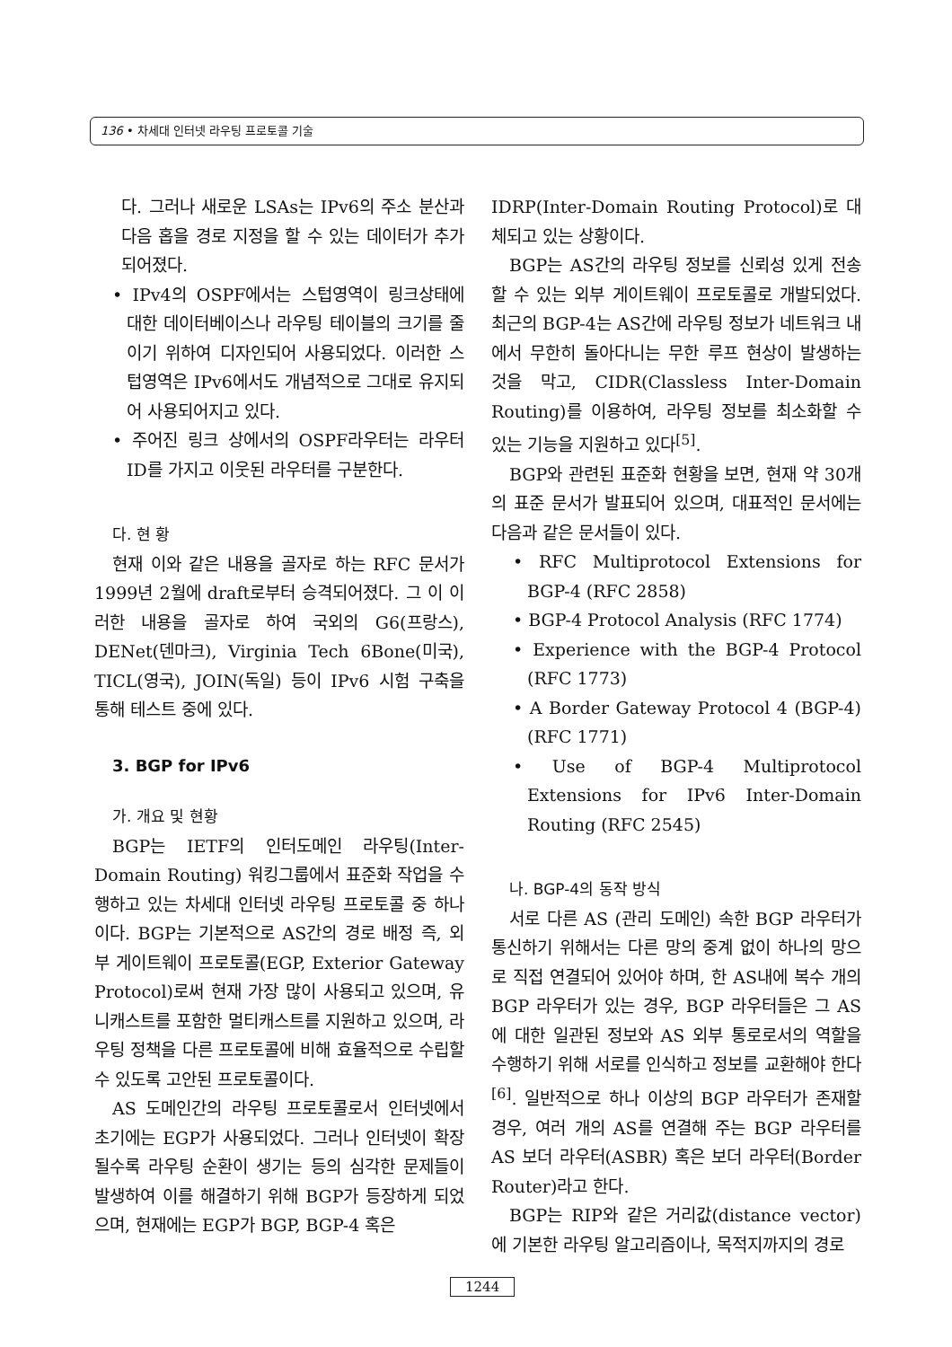136 • 차세대 인터넷 라우팅 프로토콜 기술
다. 그러나 새로운 LSAs는 IPv6의 주소 분산과 다음 홉을 경로 지정을 할 수 있는 데이터가 추가되어졌다.
• IPv4의 OSPF에서는 스텁영역이 링크상태에 대한 데이터베이스나 라우팅 테이블의 크기를 줄이기 위하여 디자인되어 사용되었다. 이러한 스텁영역은 IPv6에서도 개념적으로 그대로 유지되어 사용되어지고 있다.
• 주어진 링크 상에서의 OSPF라우터는 라우터 ID를 가지고 이웃된 라우터를 구분한다.
다. 현 황
현재 이와 같은 내용을 골자로 하는 RFC 문서가 1999년 2월에 draft로부터 승격되어졌다. 그 이 이러한 내용을 골자로 하여 국외의 G6(프랑스), DENet(덴마크), Virginia Tech 6Bone(미국), TICL(영국), JOIN(독일) 등이 IPv6 시험 구축을 통해 테스트 중에 있다.
3. BGP for IPv6
가. 개요 및 현황
BGP는 IETF의 인터도메인 라우팅(Inter-Domain Routing) 워킹그룹에서 표준화 작업을 수행하고 있는 차세대 인터넷 라우팅 프로토콜 중 하나이다. BGP는 기본적으로 AS간의 경로 배정 즉, 외부 게이트웨이 프로토콜(EGP, Exterior Gateway Protocol)로써 현재 가장 많이 사용되고 있으며, 유니캐스트를 포함한 멀티캐스트를 지원하고 있으며, 라우팅 정책을 다른 프로토콜에 비해 효율적으로 수립할 수 있도록 고안된 프로토콜이다.
AS 도메인간의 라우팅 프로토콜로서 인터넷에서 초기에는 EGP가 사용되었다. 그러나 인터넷이 확장될수록 라우팅 순환이 생기는 등의 심각한 문제들이 발생하여 이를 해결하기 위해 BGP가 등장하게 되었으며, 현재에는 EGP가 BGP, BGP-4 혹은
IDRP(Inter-Domain Routing Protocol)로 대체되고 있는 상황이다.
BGP는 AS간의 라우팅 정보를 신뢰성 있게 전송할 수 있는 외부 게이트웨이 프로토콜로 개발되었다. 최근의 BGP-4는 AS간에 라우팅 정보가 네트워크 내에서 무한히 돌아다니는 무한 루프 현상이 발생하는 것을 막고, CIDR(Classless Inter-Domain Routing)를 이용하여, 라우팅 정보를 최소화할 수 있는 기능을 지원하고 있다<sup>[5]</sup>.
BGP와 관련된 표준화 현황을 보면, 현재 약 30개의 표준 문서가 발표되어 있으며, 대표적인 문서에는 다음과 같은 문서들이 있다.
• RFC Multiprotocol Extensions for BGP-4 (RFC 2858)
• BGP-4 Protocol Analysis (RFC 1774)
• Experience with the BGP-4 Protocol (RFC 1773)
• A Border Gateway Protocol 4 (BGP-4) (RFC 1771)
• Use of BGP-4 Multiprotocol Extensions for IPv6 Inter-Domain Routing (RFC 2545)
나. BGP-4의 동작 방식
서로 다른 AS (관리 도메인) 속한 BGP 라우터가 통신하기 위해서는 다른 망의 중계 없이 하나의 망으로 직접 연결되어 있어야 하며, 한 AS내에 복수 개의 BGP 라우터가 있는 경우, BGP 라우터들은 그 AS에 대한 일관된 정보와 AS 외부 통로로서의 역할을 수행하기 위해 서로를 인식하고 정보를 교환해야 한다<sup>[6]</sup>. 일반적으로 하나 이상의 BGP 라우터가 존재할 경우, 여러 개의 AS를 연결해 주는 BGP 라우터를 AS 보더 라우터(ASBR) 혹은 보더 라우터(Border Router)라고 한다.
BGP는 RIP와 같은 거리값(distance vector)에 기본한 라우팅 알고리즘이나, 목적지까지의 경로
1244